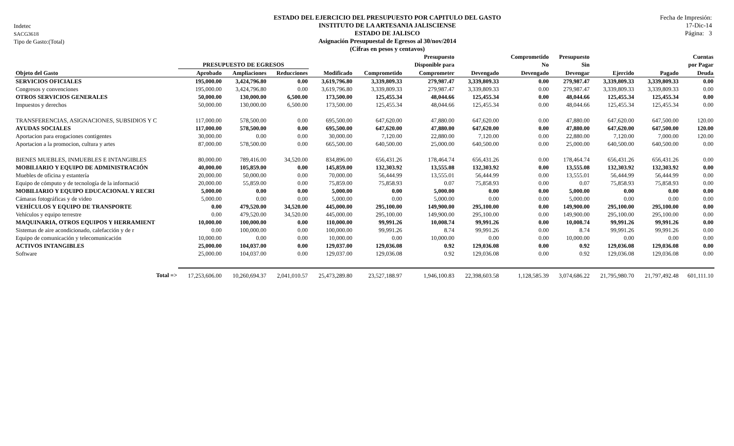Indetec
SACG3618
Tipo de Gasto:(Total)
ESTADO DEL EJERCICIO DEL PRESUPUESTO POR CAPITULO DEL GASTO
INSTITUTO DE LA ARTESANIA JALISCIENSE
ESTADO DE JALISCO
Asignación Presupuestal de Egresos al 30/nov/2014
(Cifras en pesos y centavos)
Fecha de Impresión:
17-Dic-14
Página: 3
| | | | | | | Presupuesto | | Comprometido | Presupuesto | | | Cuentas |
| --- | --- | --- | --- | --- | --- | --- | --- | --- | --- | --- | --- | --- |
| | PRESUPUESTO DE EGRESOS | | | | | Disponible para | | No | Sin | | | por Pagar |
| Objeto del Gasto | Aprobado | Ampliaciones | Reducciones | Modificado | Comprometido | Comprometer | Devengado | Devengado | Devengar | Ejercido | Pagado | Deuda |
| SERVICIOS OFICIALES | 195,000.00 | 3,424,796.80 | 0.00 | 3,619,796.80 | 3,339,809.33 | 279,987.47 | 3,339,809.33 | 0.00 | 279,987.47 | 3,339,809.33 | 3,339,809.33 | 0.00 |
| Congresos y convenciones | 195,000.00 | 3,424,796.80 | 0.00 | 3,619,796.80 | 3,339,809.33 | 279,987.47 | 3,339,809.33 | 0.00 | 279,987.47 | 3,339,809.33 | 3,339,809.33 | 0.00 |
| OTROS SERVICIOS GENERALES | 50,000.00 | 130,000.00 | 6,500.00 | 173,500.00 | 125,455.34 | 48,044.66 | 125,455.34 | 0.00 | 48,044.66 | 125,455.34 | 125,455.34 | 0.00 |
| Impuestos y derechos | 50,000.00 | 130,000.00 | 6,500.00 | 173,500.00 | 125,455.34 | 48,044.66 | 125,455.34 | 0.00 | 48,044.66 | 125,455.34 | 125,455.34 | 0.00 |
| TRANSFERENCIAS, ASIGNACIONES, SUBSIDIOS Y C | 117,000.00 | 578,500.00 | 0.00 | 695,500.00 | 647,620.00 | 47,880.00 | 647,620.00 | 0.00 | 47,880.00 | 647,620.00 | 647,500.00 | 120.00 |
| AYUDAS SOCIALES | 117,000.00 | 578,500.00 | 0.00 | 695,500.00 | 647,620.00 | 47,880.00 | 647,620.00 | 0.00 | 47,880.00 | 647,620.00 | 647,500.00 | 120.00 |
| Aportacion para erogaciones contigentes | 30,000.00 | 0.00 | 0.00 | 30,000.00 | 7,120.00 | 22,880.00 | 7,120.00 | 0.00 | 22,880.00 | 7,120.00 | 7,000.00 | 120.00 |
| Aportacion a la promocion, cultura y artes | 87,000.00 | 578,500.00 | 0.00 | 665,500.00 | 640,500.00 | 25,000.00 | 640,500.00 | 0.00 | 25,000.00 | 640,500.00 | 640,500.00 | 0.00 |
| BIENES MUEBLES, INMUEBLES E INTANGIBLES | 80,000.00 | 789,416.00 | 34,520.00 | 834,896.00 | 656,431.26 | 178,464.74 | 656,431.26 | 0.00 | 178,464.74 | 656,431.26 | 656,431.26 | 0.00 |
| MOBILIARIO Y EQUIPO DE ADMINISTRACIÓN | 40,000.00 | 105,859.00 | 0.00 | 145,859.00 | 132,303.92 | 13,555.08 | 132,303.92 | 0.00 | 13,555.08 | 132,303.92 | 132,303.92 | 0.00 |
| Muebles de oficina y estantería | 20,000.00 | 50,000.00 | 0.00 | 70,000.00 | 56,444.99 | 13,555.01 | 56,444.99 | 0.00 | 13,555.01 | 56,444.99 | 56,444.99 | 0.00 |
| Equipo de cómputo y de tecnología de la informació | 20,000.00 | 55,859.00 | 0.00 | 75,859.00 | 75,858.93 | 0.07 | 75,858.93 | 0.00 | 0.07 | 75,858.93 | 75,858.93 | 0.00 |
| MOBILIARIO Y EQUIPO EDUCACIONAL Y RECRI | 5,000.00 | 0.00 | 0.00 | 5,000.00 | 0.00 | 5,000.00 | 0.00 | 0.00 | 5,000.00 | 0.00 | 0.00 | 0.00 |
| Cámaras fotográficas y de video | 5,000.00 | 0.00 | 0.00 | 5,000.00 | 0.00 | 5,000.00 | 0.00 | 0.00 | 5,000.00 | 0.00 | 0.00 | 0.00 |
| VEHÍCULOS Y EQUIPO DE TRANSPORTE | 0.00 | 479,520.00 | 34,520.00 | 445,000.00 | 295,100.00 | 149,900.00 | 295,100.00 | 0.00 | 149,900.00 | 295,100.00 | 295,100.00 | 0.00 |
| Vehículos y equipo terrestre | 0.00 | 479,520.00 | 34,520.00 | 445,000.00 | 295,100.00 | 149,900.00 | 295,100.00 | 0.00 | 149,900.00 | 295,100.00 | 295,100.00 | 0.00 |
| MAQUINARIA, OTROS EQUIPOS Y HERRAMIENT | 10,000.00 | 100,000.00 | 0.00 | 110,000.00 | 99,991.26 | 10,008.74 | 99,991.26 | 0.00 | 10,008.74 | 99,991.26 | 99,991.26 | 0.00 |
| Sistemas de aire acondicionado, calefacción y de r | 0.00 | 100,000.00 | 0.00 | 100,000.00 | 99,991.26 | 8.74 | 99,991.26 | 0.00 | 8.74 | 99,991.26 | 99,991.26 | 0.00 |
| Equipo de comunicación y telecomunicación | 10,000.00 | 0.00 | 0.00 | 10,000.00 | 0.00 | 10,000.00 | 0.00 | 0.00 | 10,000.00 | 0.00 | 0.00 | 0.00 |
| ACTIVOS INTANGIBLES | 25,000.00 | 104,037.00 | 0.00 | 129,037.00 | 129,036.08 | 0.92 | 129,036.08 | 0.00 | 0.92 | 129,036.08 | 129,036.08 | 0.00 |
| Software | 25,000.00 | 104,037.00 | 0.00 | 129,037.00 | 129,036.08 | 0.92 | 129,036.08 | 0.00 | 0.92 | 129,036.08 | 129,036.08 | 0.00 |
| Total => | 17,253,606.00 | 10,260,694.37 | 2,041,010.57 | 25,473,289.80 | 23,527,188.97 | 1,946,100.83 | 22,398,603.58 | 1,128,585.39 | 3,074,686.22 | 21,795,980.70 | 21,797,492.48 | 601,111.10 |